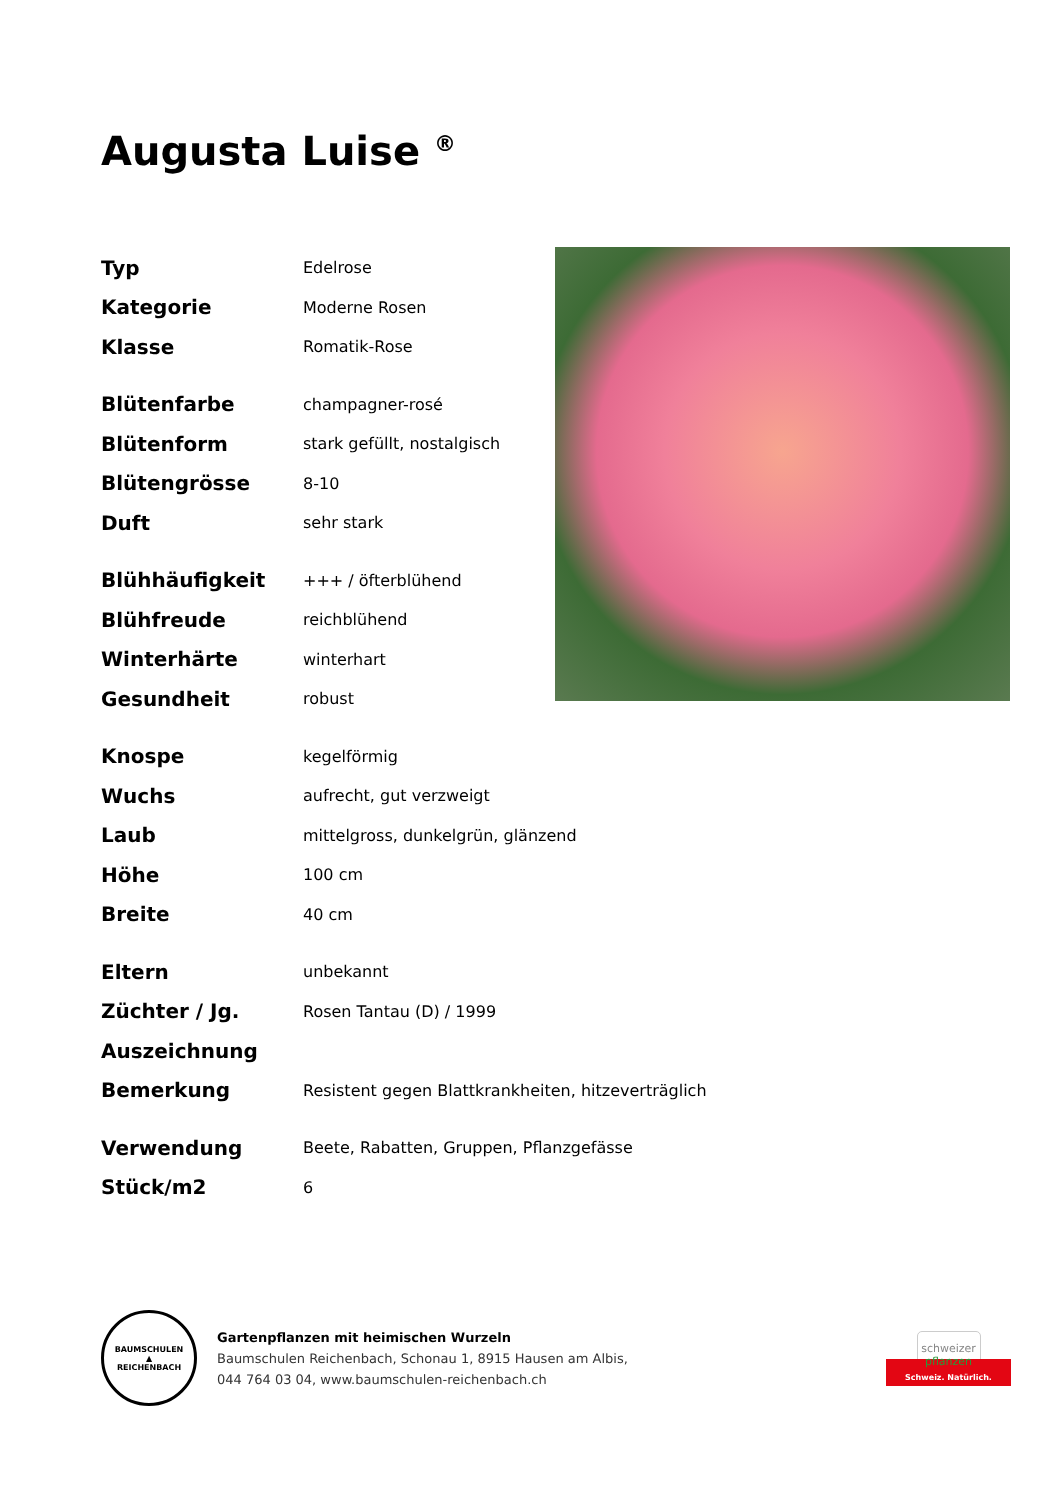Augusta Luise <sup>®</sup>
| Typ | Edelrose |
| Kategorie | Moderne Rosen |
| Klasse | Romatik-Rose |
| Blütenfarbe | champagner-rosé |
| Blütenform | stark gefüllt, nostalgisch |
| Blütengrösse | 8-10 |
| Duft | sehr stark |
| Blühhäufigkeit | +++ / öfterblühend |
| Blühfreude | reichblühend |
| Winterhärte | winterhart |
| Gesundheit | robust |
| Knospe | kegelförmig |
| Wuchs | aufrecht, gut verzweigt |
| Laub | mittelgross, dunkelgrün, glänzend |
| Höhe | 100 cm |
| Breite | 40 cm |
| Eltern | unbekannt |
| Züchter / Jg. | Rosen Tantau (D) / 1999 |
| Auszeichnung | |
| Bemerkung | Resistent gegen Blattkrankheiten, hitzeverträglich |
| Verwendung | Beete, Rabatten, Gruppen, Pflanzgefässe |
| Stück/m2 | 6 |
BAUMSCHULEN
▲
REICHENBACH
Gartenpflanzen mit heimischen Wurzeln
Baumschulen Reichenbach, Schonau 1, 8915 Hausen am Albis,
044 764 03 04, www.baumschulen-reichenbach.ch
schweizer
pflanzen
Schweiz. Natürlich.